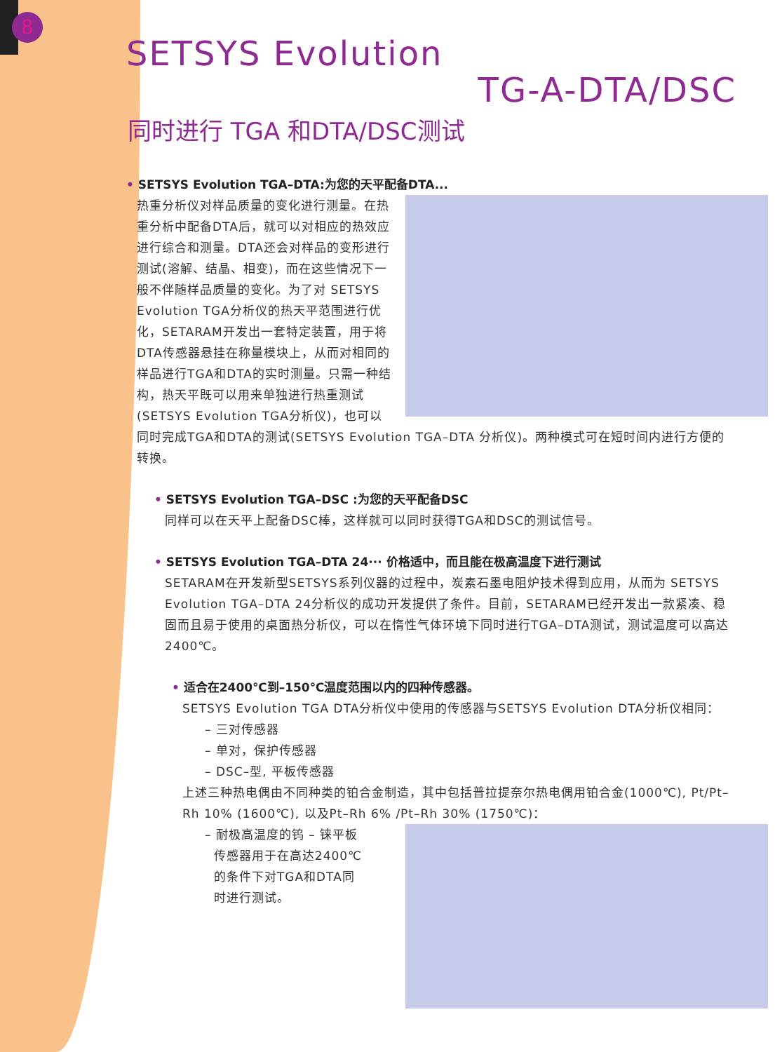8
SETSYS Evolution
TG-A-DTA/DSC
同时进行 TGA 和DTA/DSC测试
• SETSYS Evolution TGA–DTA:为您的天平配备DTA...
热重分析仪对样品质量的变化进行测量。在热重分析中配备DTA后，就可以对相应的热效应进行综合和测量。DTA还会对样品的变形进行测试(溶解、结晶、相变)，而在这些情况下一般不伴随样品质量的变化。为了对 SETSYS Evolution TGA分析仪的热天平范围进行优化，SETARAM开发出一套特定装置，用于将DTA传感器悬挂在称量模块上，从而对相同的样品进行TGA和DTA的实时测量。只需一种结构，热天平既可以用来单独进行热重测试(SETSYS Evolution TGA分析仪)，也可以同时完成TGA和DTA的测试(SETSYS Evolution TGA–DTA 分析仪)。两种模式可在短时间内进行方便的转换。
• SETSYS Evolution TGA–DSC :为您的天平配备DSC
同样可以在天平上配备DSC棒，这样就可以同时获得TGA和DSC的测试信号。
• SETSYS Evolution TGA–DTA 24··· 价格适中，而且能在极高温度下进行测试
SETARAM在开发新型SETSYS系列仪器的过程中，炭素石墨电阻炉技术得到应用，从而为 SETSYS Evolution TGA–DTA 24分析仪的成功开发提供了条件。目前，SETARAM已经开发出一款紧凑、稳固而且易于使用的桌面热分析仪，可以在惰性气体环境下同时进行TGA–DTA测试，测试温度可以高达2400℃。
• 适合在2400℃到–150℃温度范围以内的四种传感器。
SETSYS Evolution TGA DTA分析仪中使用的传感器与SETSYS Evolution DTA分析仪相同：
– 三对传感器
– 单对，保护传感器
– DSC–型, 平板传感器
上述三种热电偶由不同种类的铂合金制造，其中包括普拉提奈尔热电偶用铂合金(1000℃), Pt/Pt–Rh 10% (1600℃), 以及Pt–Rh 6% /Pt–Rh 30% (1750℃)：
– 耐极高温度的钨 – 铼平板
传感器用于在高达2400℃
的条件下对TGA和DTA同
时进行测试。